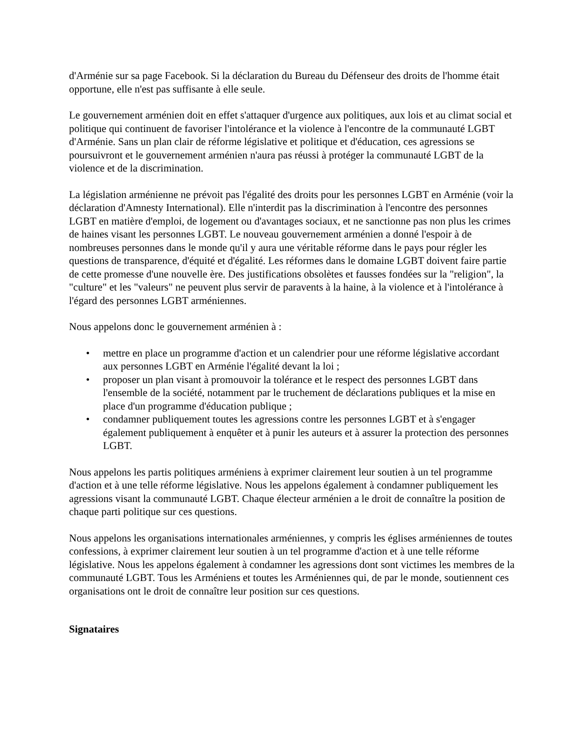d'Arménie sur sa page Facebook. Si la déclaration du Bureau du Défenseur des droits de l'homme était opportune, elle n'est pas suffisante à elle seule.
Le gouvernement arménien doit en effet s'attaquer d'urgence aux politiques, aux lois et au climat social et politique qui continuent de favoriser l'intolérance et la violence à l'encontre de la communauté LGBT d'Arménie. Sans un plan clair de réforme législative et politique et d'éducation, ces agressions se poursuivront et le gouvernement arménien n'aura pas réussi à protéger la communauté LGBT de la violence et de la discrimination.
La législation arménienne ne prévoit pas l'égalité des droits pour les personnes LGBT en Arménie (voir la déclaration d'Amnesty International). Elle n'interdit pas la discrimination à l'encontre des personnes LGBT en matière d'emploi, de logement ou d'avantages sociaux, et ne sanctionne pas non plus les crimes de haines visant les personnes LGBT. Le nouveau gouvernement arménien a donné l'espoir à de nombreuses personnes dans le monde qu'il y aura une véritable réforme dans le pays pour régler les questions de transparence, d'équité et d'égalité. Les réformes dans le domaine LGBT doivent faire partie de cette promesse d'une nouvelle ère. Des justifications obsolètes et fausses fondées sur la "religion", la "culture" et les "valeurs" ne peuvent plus servir de paravents à la haine, à la violence et à l'intolérance à l'égard des personnes LGBT arméniennes.
Nous appelons donc le gouvernement arménien à :
• mettre en place un programme d'action et un calendrier pour une réforme législative accordant aux personnes LGBT en Arménie l'égalité devant la loi ;
• proposer un plan visant à promouvoir la tolérance et le respect des personnes LGBT dans l'ensemble de la société, notamment par le truchement de déclarations publiques et la mise en place d'un programme d'éducation publique ;
• condamner publiquement toutes les agressions contre les personnes LGBT et à s'engager également publiquement à enquêter et à punir les auteurs et à assurer la protection des personnes LGBT.
Nous appelons les partis politiques arméniens à exprimer clairement leur soutien à un tel programme d'action et à une telle réforme législative. Nous les appelons également à condamner publiquement les agressions visant la communauté LGBT. Chaque électeur arménien a le droit de connaître la position de chaque parti politique sur ces questions.
Nous appelons les organisations internationales arméniennes, y compris les églises arméniennes de toutes confessions, à exprimer clairement leur soutien à un tel programme d'action et à une telle réforme législative. Nous les appelons également à condamner les agressions dont sont victimes les membres de la communauté LGBT. Tous les Arméniens et toutes les Arméniennes qui, de par le monde, soutiennent ces organisations ont le droit de connaître leur position sur ces questions.
Signataires